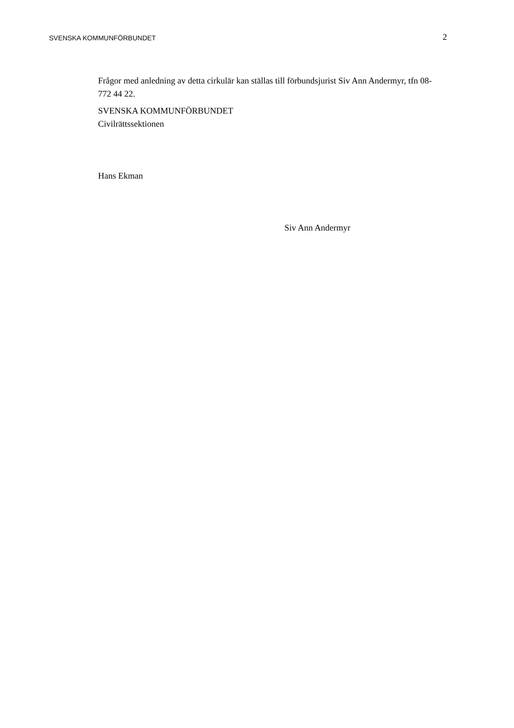SVENSKA KOMMUNFÖRBUNDET 2
Frågor med anledning av detta cirkulär kan ställas till förbundsjurist Siv Ann Andermyr, tfn 08-772 44 22.
SVENSKA KOMMUNFÖRBUNDET
Civilrättssektionen
Hans Ekman
Siv Ann Andermyr